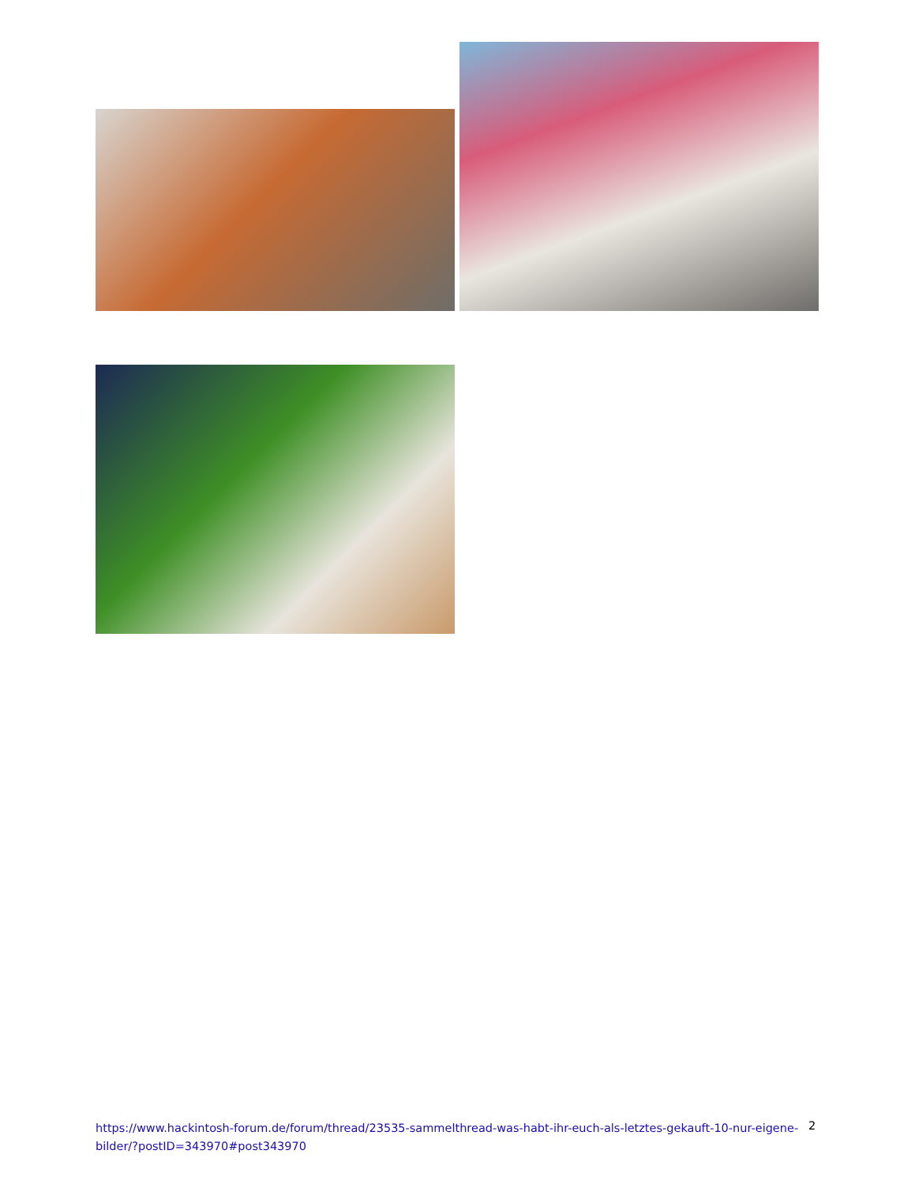https://www.hackintosh-forum.de/forum/thread/23535-sammelthread-was-habt-ihr-euch-als-letztes-gekauft-10-nur-eigene-bilder/?postID=343970#post343970
2